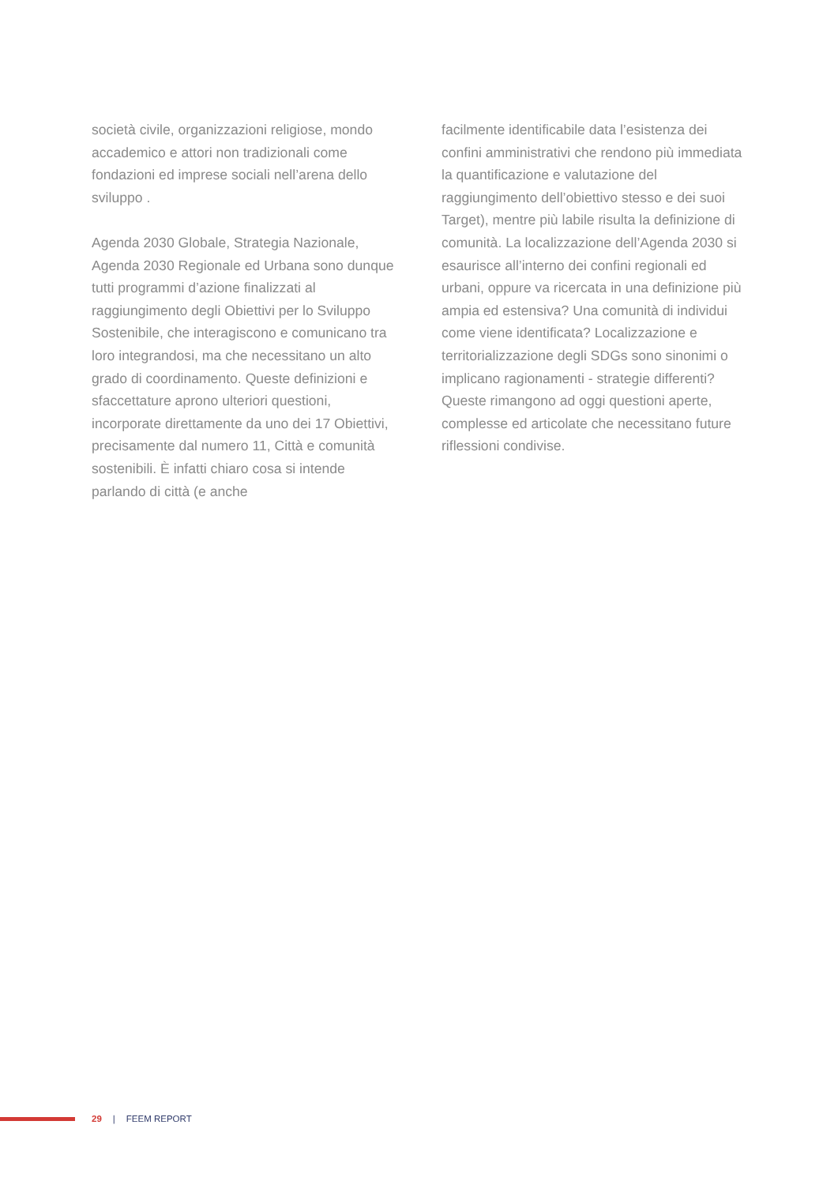società civile, organizzazioni religiose, mondo accademico e attori non tradizionali come fondazioni ed imprese sociali nell’arena dello sviluppo .
Agenda 2030 Globale, Strategia Nazionale, Agenda 2030 Regionale ed Urbana sono dunque tutti programmi d’azione finalizzati al raggiungimento degli Obiettivi per lo Sviluppo Sostenibile, che interagiscono e comunicano tra loro integrandosi, ma che necessitano un alto grado di coordinamento. Queste definizioni e sfaccettature aprono ulteriori questioni, incorporate direttamente da uno dei 17 Obiettivi, precisamente dal numero 11, Città e comunità sostenibili. È infatti chiaro cosa si intende parlando di città (e anche
facilmente identificabile data l’esistenza dei confini amministrativi che rendono più immediata la quantificazione e valutazione del raggiungimento dell’obiettivo stesso e dei suoi Target), mentre più labile risulta la definizione di comunità. La localizzazione dell’Agenda 2030 si esaurisce all’interno dei confini regionali ed urbani, oppure va ricercata in una definizione più ampia ed estensiva? Una comunità di individui come viene identificata? Localizzazione e territorializzazione degli SDGs sono sinonimi o implicano ragionamenti - strategie differenti? Queste rimangono ad oggi questioni aperte, complesse ed articolate che necessitano future riflessioni condivise.
29 | FEEM REPORT